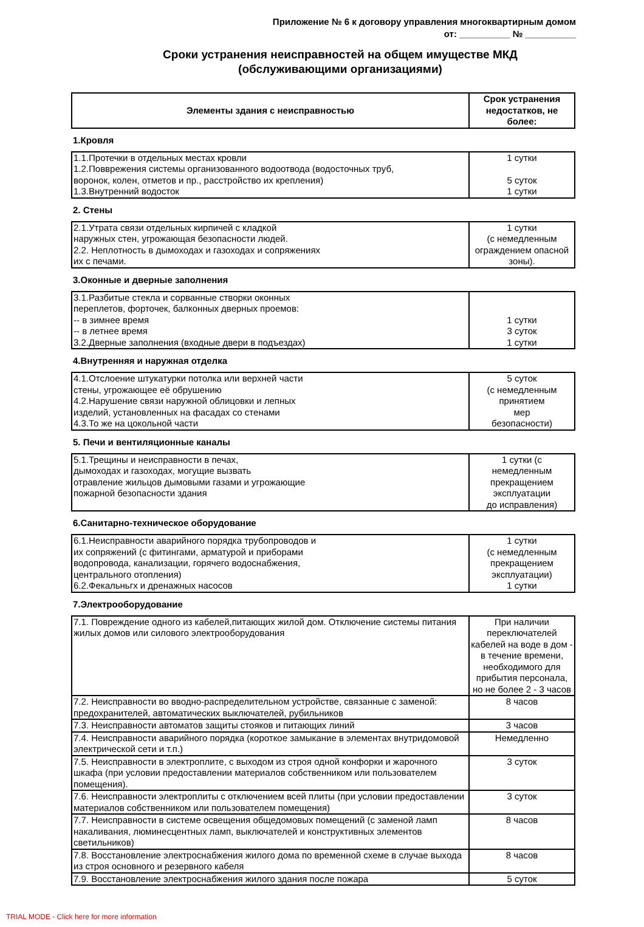Приложение № 6 к договору управления многоквартирным домом
от: __________ № __________
Сроки устранения неисправностей на общем имуществе МКД
(обслуживающими организациями)
| Элементы здания с неисправностью | Срок устранения недостатков, не более: |
| --- | --- |
1.Кровля
| 1.1.Протечки в отдельных местах кровли 1.2.Повврежения системы организованного водоотвода (водосточных труб, воронок, колен, отметов и пр., расстройство их крепления) 1.3.Внутренний водосток | 1 сутки 5 суток 1 сутки |
2. Стены
| 2.1.Утрата связи отдельных кирпичей с кладкой наружных стен, угрожающая безопасности людей. 2.2. Неплотность в дымоходах и газоходах и сопряжениях их с печами. | 1 сутки (с немедленным ограждением опасной зоны). |
3.Оконные и дверные заполнения
| 3.1.Разбитые стекла и сорванные створки оконных переплетов, форточек, балконных дверных проемов: -- в зимнее время -- в летнее время 3.2.Дверные заполнения (входные двери в подъездах) | 1 сутки 3 суток 1 сутки |
4.Внутренняя и наружная отделка
| 4.1.Отслоение штукатурки потолка или верхней части стены, угрожающее её обрушению 4.2.Нарушение связи наружной облицовки и лепных изделий, установленных на фасадах со стенами 4.3.То же на цокольной части | 5 суток (с немедленным принятием мер безопасности) |
5. Печи и вентиляционные каналы
| 5.1.Трещины и неисправности в печах, дымоходах и газоходах, могущие вызвать отравление жильцов дымовыми газами и угрожающие пожарной безопасности здания | 1 сутки (с немедленным прекращением эксплуатации до исправления) |
6.Санитарно-техническое оборудование
| 6.1.Неисправности аварийного порядка трубопроводов и их сопряжений (с фитингами, арматурой и приборами водопровода, канализации, горячего водоснабжения, центрального отопления) 6.2.Фекальньгх и дренажных насосов | 1 сутки (с немедленным прекращением эксплуатации) 1 сутки |
7.Электрооборудование
| 7.1. Повреждение одного из кабелей,питающих жилой дом. Отключение системы питания жилых домов или силового электрооборудования | При наличии переключателей кабелей на воде в дом - в течение времени, необходимого для прибытия персонала, но не более 2 - 3 часов |
| 7.2. Неисправности во вводно-распределительном устройстве, связанные с заменой: предохранителей, автоматических выключателей, рубильников | 8 часов |
| 7.3. Неисправности автоматов защиты стояков и питающих линий | 3 часов |
| 7.4. Неисправности аварийного порядка (короткое замыкание в элементах внутридомовой электрической сети и т.п.) | Немедленно |
| 7.5. Неисправности в электроплите, с выходом из строя одной конфорки и жарочного шкафа (при условии предоставлении материалов собственником или пользователем помещения). | 3 суток |
| 7.6. Неисправности электроплиты с отключением всей плиты (при условии предоставлении материалов собственником или пользователем помещения) | 3 суток |
| 7.7. Неисправности в системе освещения общедомовых помещений (с заменой ламп накаливания, люминесцентных ламп, выключателей и конструктивных элементов светильников) | 8 часов |
| 7.8. Восстановление электроснабжения жилого дома по временной схеме в случае выхода из строя основного и резервного кабеля | 8 часов |
| 7.9. Восстановление электроснабжения жилого здания после пожара | 5 суток |
TRIAL MODE - Click here for more information